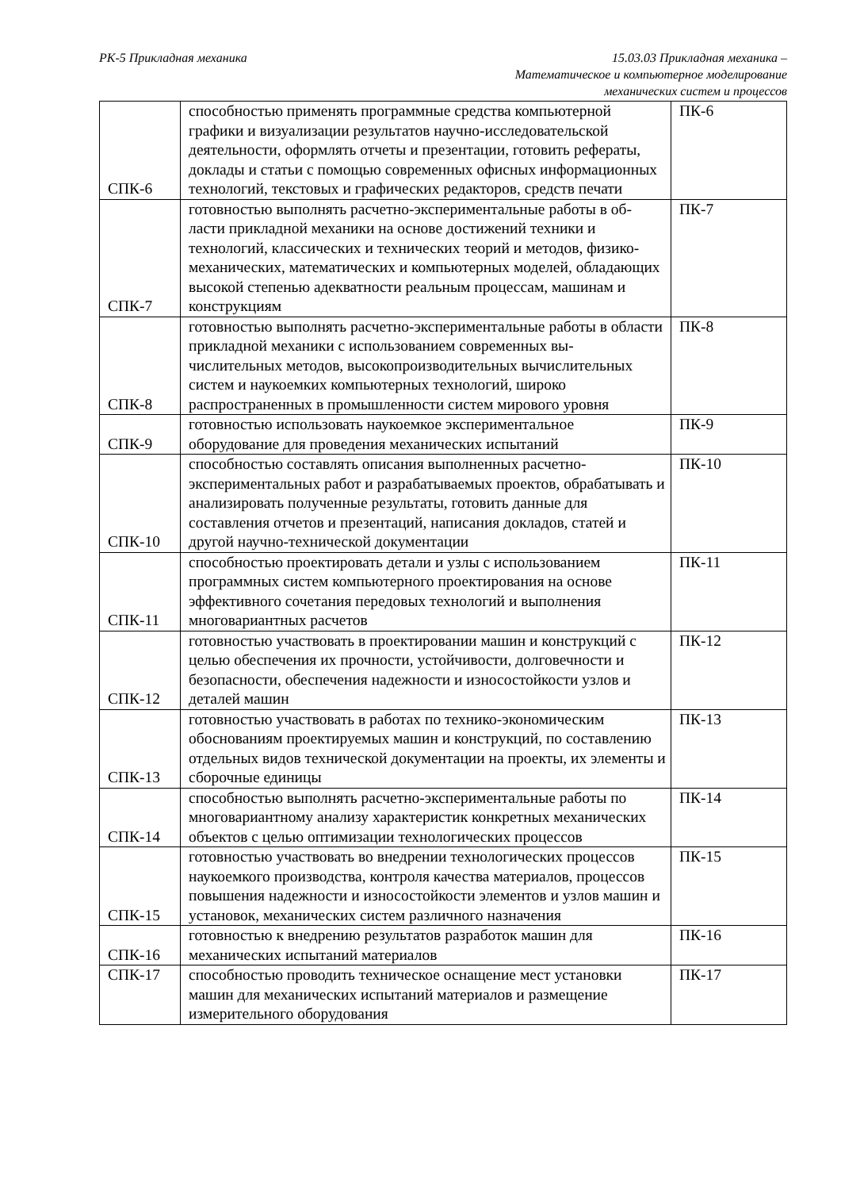РК-5 Прикладная механика 15.03.03 Прикладная механика –
Математическое и компьютерное моделирование
механических систем и процессов
| СПК-6 | способностью применять программные средства компьютерной графики и визуализации результатов научно-исследовательской деятельности, оформлять отчеты и презентации, готовить рефераты, доклады и статьи с помощью современных офисных информационных технологий, текстовых и графических редакторов, средств печати | ПК-6 |
| СПК-7 | готовностью выполнять расчетно-экспериментальные работы в об-ласти прикладной механики на основе достижений техники и технологий, классических и технических теорий и методов, физико-механических, математических и компьютерных моделей, обладающих высокой степенью адекватности реальным процессам, машинам и конструкциям | ПК-7 |
| СПК-8 | готовностью выполнять расчетно-экспериментальные работы в области прикладной механики с использованием современных вы-числительных методов, высокопроизводительных вычислительных систем и наукоемких компьютерных технологий, широко распространенных в промышленности систем мирового уровня | ПК-8 |
| СПК-9 | готовностью использовать наукоемкое экспериментальное оборудование для проведения механических испытаний | ПК-9 |
| СПК-10 | способностью составлять описания выполненных расчетно-экспериментальных работ и разрабатываемых проектов, обрабатывать и анализировать полученные результаты, готовить данные для составления отчетов и презентаций, написания докладов, статей и другой научно-технической документации | ПК-10 |
| СПК-11 | способностью проектировать детали и узлы с использованием программных систем компьютерного проектирования на основе эффективного сочетания передовых технологий и выполнения многовариантных расчетов | ПК-11 |
| СПК-12 | готовностью участвовать в проектировании машин и конструкций с целью обеспечения их прочности, устойчивости, долговечности и безопасности, обеспечения надежности и износостойкости узлов и деталей машин | ПК-12 |
| СПК-13 | готовностью участвовать в работах по технико-экономическим обоснованиям проектируемых машин и конструкций, по составлению отдельных видов технической документации на проекты, их элементы и сборочные единицы | ПК-13 |
| СПК-14 | способностью выполнять расчетно-экспериментальные работы по многовариантному анализу характеристик конкретных механических объектов с целью оптимизации технологических процессов | ПК-14 |
| СПК-15 | готовностью участвовать во внедрении технологических процессов наукоемкого производства, контроля качества материалов, процессов повышения надежности и износостойкости элементов и узлов машин и установок, механических систем различного назначения | ПК-15 |
| СПК-16 | готовностью к внедрению результатов разработок машин для механических испытаний материалов | ПК-16 |
| СПК-17 | способностью проводить техническое оснащение мест установки машин для механических испытаний материалов и размещение измерительного оборудования | ПК-17 |